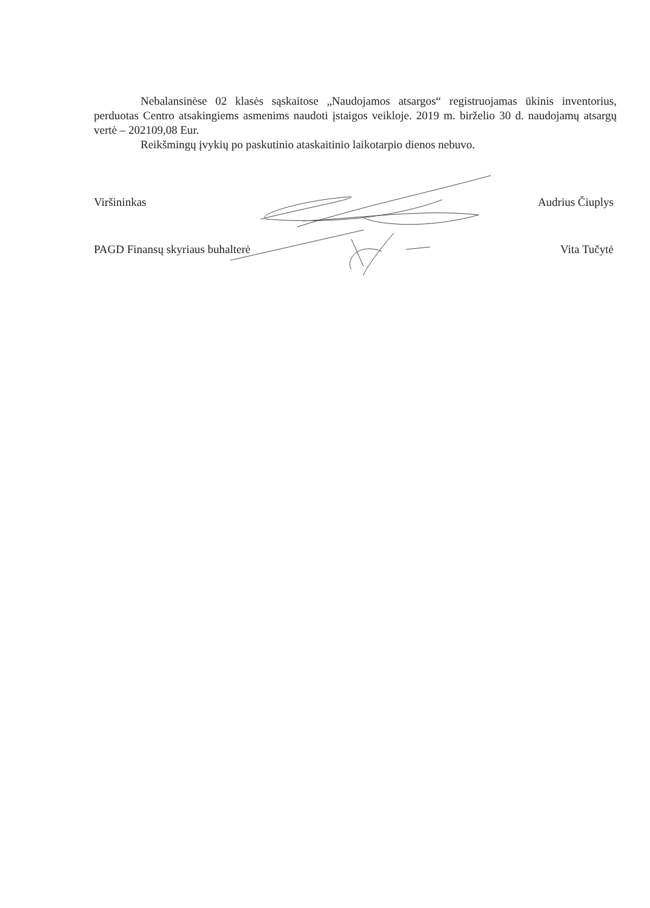Nebalansinėse 02 klasės sąskaitose „Naudojamos atsargos“ registruojamas ūkinis inventorius, perduotas Centro atsakingiems asmenims naudoti įstaigos veikloje. 2019 m. birželio 30 d. naudojamų atsargų vertė – 202109,08 Eur.
Reikšmingų įvykių po paskutinio ataskaitinio laikotarpio dienos nebuvo.
Viršininkas Audrius Čiuplys
PAGD Finansų skyriaus buhalterė Vita Tučytė